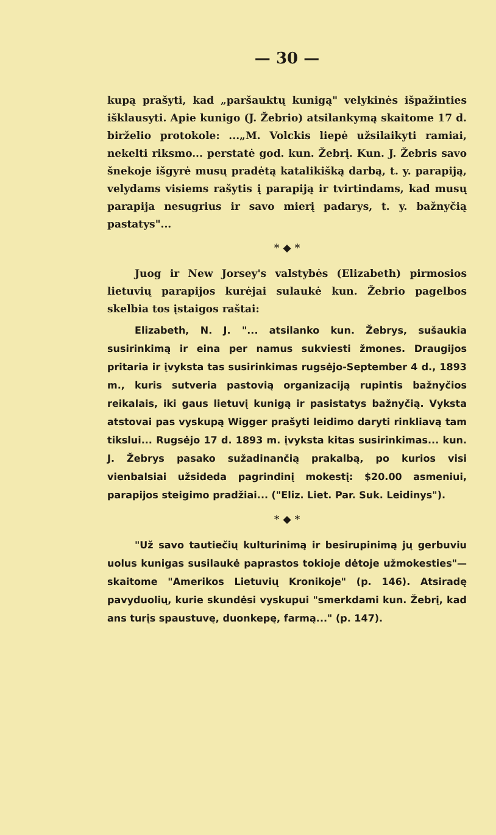— 30 —
kupą prašyti, kad „paršauktų kunigą" velykinės išpažinties išklausyti. Apie kunigo (J. Žebrio) atsilankymą skaitome 17 d. birželio protokole: ...„M. Volckis liepė užsilaikyti ramiai, nekelti riksmo... perstatė god. kun. Žebrį. Kun. J. Žebris savo šnekoje išgyrė musų pradėtą katalikišką darbą, t. y. parapiją, velydams visiems rašytis į parapiją ir tvirtindams, kad musų parapija nesugrius ir savo mierį padarys, t. y. bažnyčią pastatys"...
* ◆ *
Juog ir New Jorsey's valstybės (Elizabeth) pirmosios lietuvių parapijos kurėjai sulaukė kun. Žebrio pagelbos skelbia tos įstaigos raštai:
Elizabeth, N. J. "... atsilanko kun. Žebrys, sušaukia susirinkimą ir eina per namus sukviesti žmones. Draugijos pritaria ir įvyksta tas susirinkimas rugsėjo-September 4 d., 1893 m., kuris sutveria pastovią organizaciją rupintis bažnyčios reikalais, iki gaus lietuvį kunigą ir pasistatys bažnyčią. Vyksta atstovai pas vyskupą Wigger prašyti leidimo daryti rinkliavą tam tikslui... Rugsėjo 17 d. 1893 m. įvyksta kitas susirinkimas... kun. J. Žebrys pasako sužadinančią prakalbą, po kurios visi vienbalsiai užsideda pagrindinį mokestį: $20.00 asmeniui, parapijos steigimo pradžiai... ("Eliz. Liet. Par. Suk. Leidinys").
* ◆ *
"Už savo tautiečių kulturinimą ir besirupinimą jų gerbuviu uolus kunigas susilaukė paprastos tokioje dėtoje užmokesties"—skaitome "Amerikos Lietuvių Kronikoje" (p. 146). Atsiradę pavyduolių, kurie skundėsi vyskupui "smerkdami kun. Žebrį, kad ans turįs spaustuvę, duonkepę, farmą..." (p. 147).